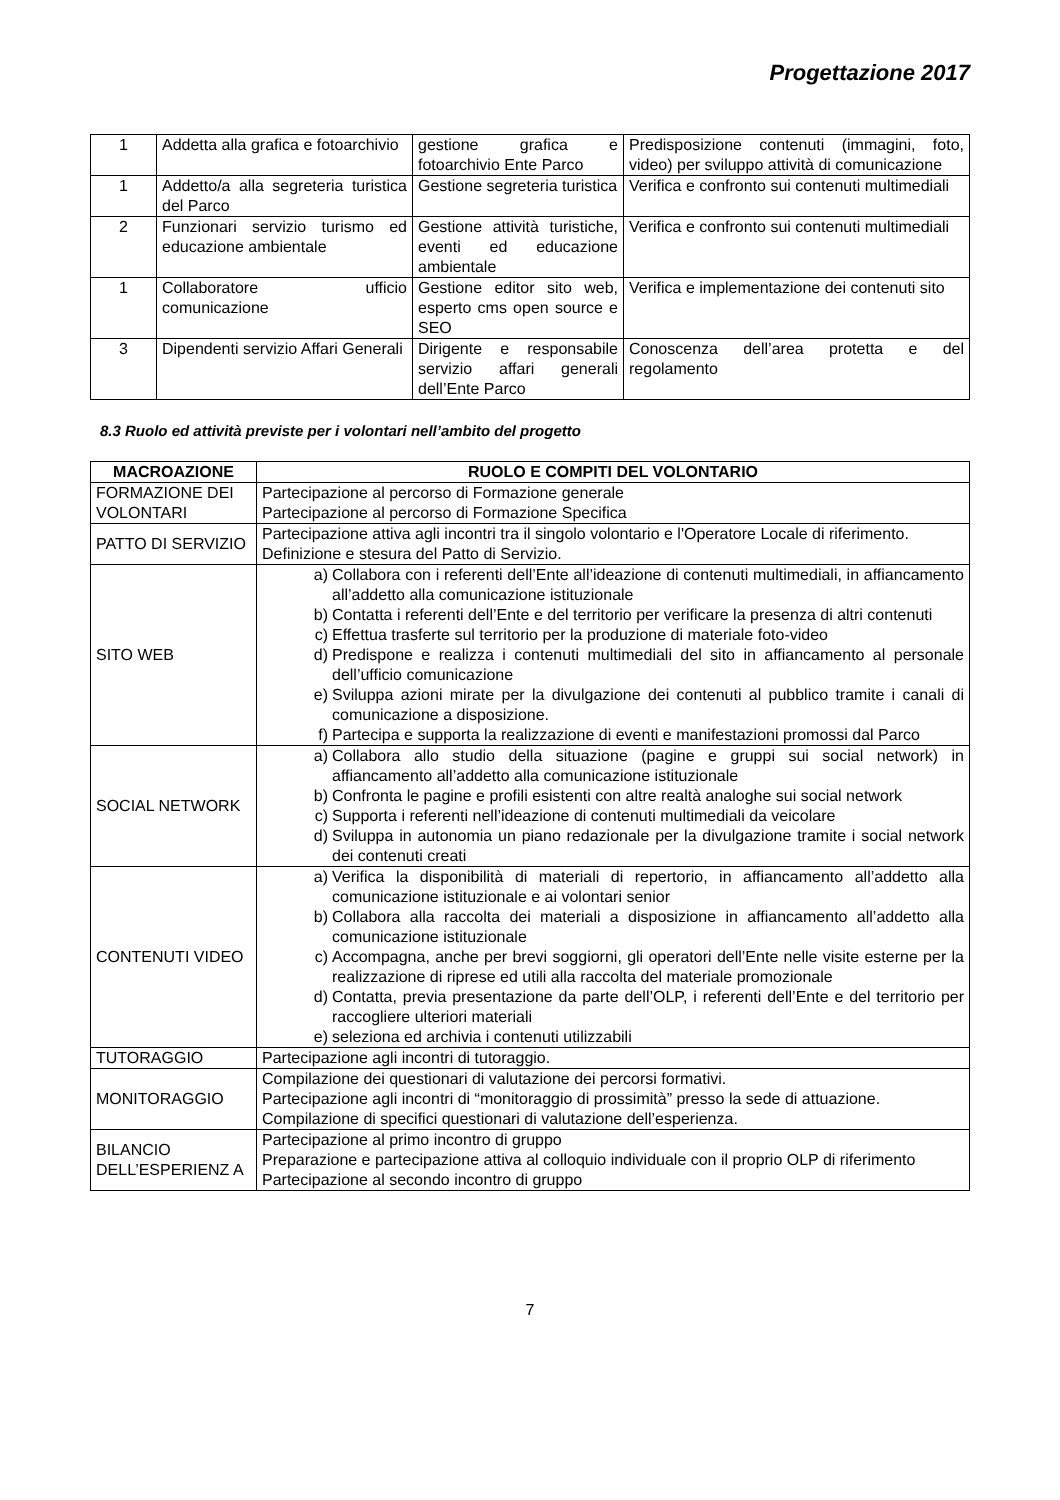Progettazione 2017
| 1 | Addetta alla grafica e fotoarchivio | gestione grafica e fotoarchivio Ente Parco | Predisposizione contenuti (immagini, foto, video) per sviluppo attività di comunicazione |
| 1 | Addetto/a alla segreteria turistica del Parco | Gestione segreteria turistica | Verifica e confronto sui contenuti multimediali |
| 2 | Funzionari servizio turismo ed educazione ambientale | Gestione attività turistiche, eventi ed educazione ambientale | Verifica e confronto sui contenuti multimediali |
| 1 | Collaboratore ufficio comunicazione | Gestione editor sito web, esperto cms open source e SEO | Verifica e implementazione dei contenuti sito |
| 3 | Dipendenti servizio Affari Generali | Dirigente e responsabile servizio affari generali dell’Ente Parco | Conoscenza dell’area protetta e del regolamento |
8.3 Ruolo ed attività previste per i volontari nell’ambito del progetto
| MACROAZIONE | RUOLO E COMPITI DEL VOLONTARIO |
| --- | --- |
| FORMAZIONE DEI VOLONTARI | Partecipazione al percorso di Formazione generale Partecipazione al percorso di Formazione Specifica |
| PATTO DI SERVIZIO | Partecipazione attiva agli incontri tra il singolo volontario e l'Operatore Locale di riferimento. Definizione e stesura del Patto di Servizio. |
| SITO WEB | a) Collabora con i referenti dell’Ente all’ideazione di contenuti multimediali, in affiancamento all’addetto alla comunicazione istituzionale b) Contatta i referenti dell’Ente e del territorio per verificare la presenza di altri contenuti c) Effettua trasferte sul territorio per la produzione di materiale foto-video d) Predispone e realizza i contenuti multimediali del sito in affiancamento al personale dell’ufficio comunicazione e) Sviluppa azioni mirate per la divulgazione dei contenuti al pubblico tramite i canali di comunicazione a disposizione. f) Partecipa e supporta la realizzazione di eventi e manifestazioni promossi dal Parco |
| SOCIAL NETWORK | a) Collabora allo studio della situazione (pagine e gruppi sui social network) in affiancamento all’addetto alla comunicazione istituzionale b) Confronta le pagine e profili esistenti con altre realtà analoghe sui social network c) Supporta i referenti nell’ideazione di contenuti multimediali da veicolare d) Sviluppa in autonomia un piano redazionale per la divulgazione tramite i social network dei contenuti creati |
| CONTENUTI VIDEO | a) Verifica la disponibilità di materiali di repertorio, in affiancamento all’addetto alla comunicazione istituzionale e ai volontari senior b) Collabora alla raccolta dei materiali a disposizione in affiancamento all’addetto alla comunicazione istituzionale c) Accompagna, anche per brevi soggiorni, gli operatori dell’Ente nelle visite esterne per la realizzazione di riprese ed utili alla raccolta del materiale promozionale d) Contatta, previa presentazione da parte dell’OLP, i referenti dell’Ente e del territorio per raccogliere ulteriori materiali e) seleziona ed archivia i contenuti utilizzabili |
| TUTORAGGIO | Partecipazione agli incontri di tutoraggio. |
| MONITORAGGIO | Compilazione dei questionari di valutazione dei percorsi formativi. Partecipazione agli incontri di “monitoraggio di prossimità” presso la sede di attuazione. Compilazione di specifici questionari di valutazione dell’esperienza. |
| BILANCIO DELL’ESPERIENZ A | Partecipazione al primo incontro di gruppo Preparazione e partecipazione attiva al colloquio individuale con il proprio OLP di riferimento Partecipazione al secondo incontro di gruppo |
7